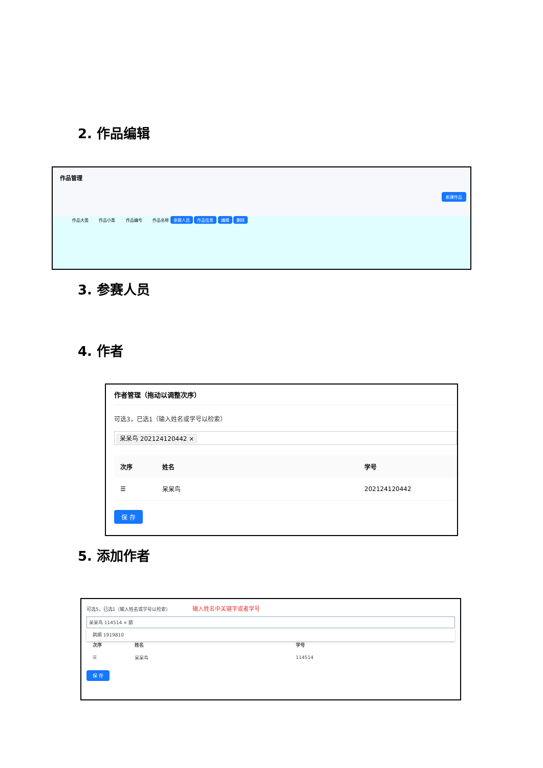2. 作品编辑
作品管理
新建作品
作品大类 作品小类 作品编号 作品名称 参赛人员 作品信息 编辑 删除
3. 参赛人员
4. 作者
作者管理（拖动以调整次序）
可选3，已选1（输入姓名或学号以检索）
呆呆鸟 202124120442 ×
| 次序 | 姓名 | 学号 |
| --- | --- | --- |
| ☰ | 呆呆鸟 | 202124120442 |
保 存
5. 添加作者
可选5，已选1（输入姓名或学号以检索） 输入姓名中关键字或者学号
呆呆鸟 114514 × 鹅
鹈鹕 1919810
| 次序 | 姓名 | 学号 |
| --- | --- | --- |
| ☰ | 呆呆鸟 | 114514 |
保 存